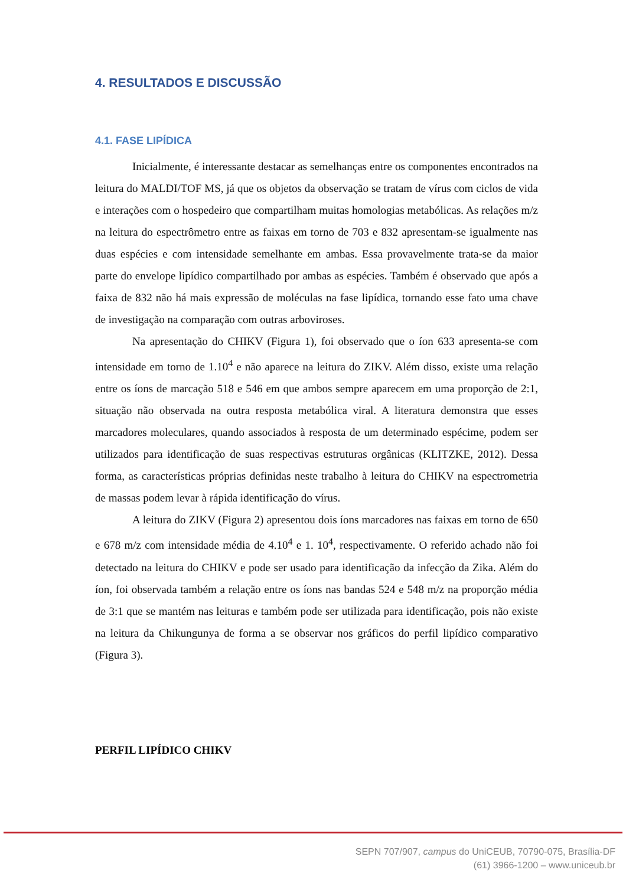4. RESULTADOS E DISCUSSÃO
4.1. FASE LIPÍDICA
Inicialmente, é interessante destacar as semelhanças entre os componentes encontrados na leitura do MALDI/TOF MS, já que os objetos da observação se tratam de vírus com ciclos de vida e interações com o hospedeiro que compartilham muitas homologias metabólicas. As relações m/z na leitura do espectrômetro entre as faixas em torno de 703 e 832 apresentam-se igualmente nas duas espécies e com intensidade semelhante em ambas. Essa provavelmente trata-se da maior parte do envelope lipídico compartilhado por ambas as espécies. Também é observado que após a faixa de 832 não há mais expressão de moléculas na fase lipídica, tornando esse fato uma chave de investigação na comparação com outras arboviroses.
Na apresentação do CHIKV (Figura 1), foi observado que o íon 633 apresenta-se com intensidade em torno de 1.10<sup>4</sup> e não aparece na leitura do ZIKV. Além disso, existe uma relação entre os íons de marcação 518 e 546 em que ambos sempre aparecem em uma proporção de 2:1, situação não observada na outra resposta metabólica viral. A literatura demonstra que esses marcadores moleculares, quando associados à resposta de um determinado espécime, podem ser utilizados para identificação de suas respectivas estruturas orgânicas (KLITZKE, 2012). Dessa forma, as características próprias definidas neste trabalho à leitura do CHIKV na espectrometria de massas podem levar à rápida identificação do vírus.
A leitura do ZIKV (Figura 2) apresentou dois íons marcadores nas faixas em torno de 650 e 678 m/z com intensidade média de 4.10<sup>4</sup> e 1. 10<sup>4</sup>, respectivamente. O referido achado não foi detectado na leitura do CHIKV e pode ser usado para identificação da infecção da Zika. Além do íon, foi observada também a relação entre os íons nas bandas 524 e 548 m/z na proporção média de 3:1 que se mantém nas leituras e também pode ser utilizada para identificação, pois não existe na leitura da Chikungunya de forma a se observar nos gráficos do perfil lipídico comparativo (Figura 3).
PERFIL LIPÍDICO CHIKV
SEPN 707/907, campus do UniCEUB, 70790-075, Brasília-DF
(61) 3966-1200 – www.uniceub.br